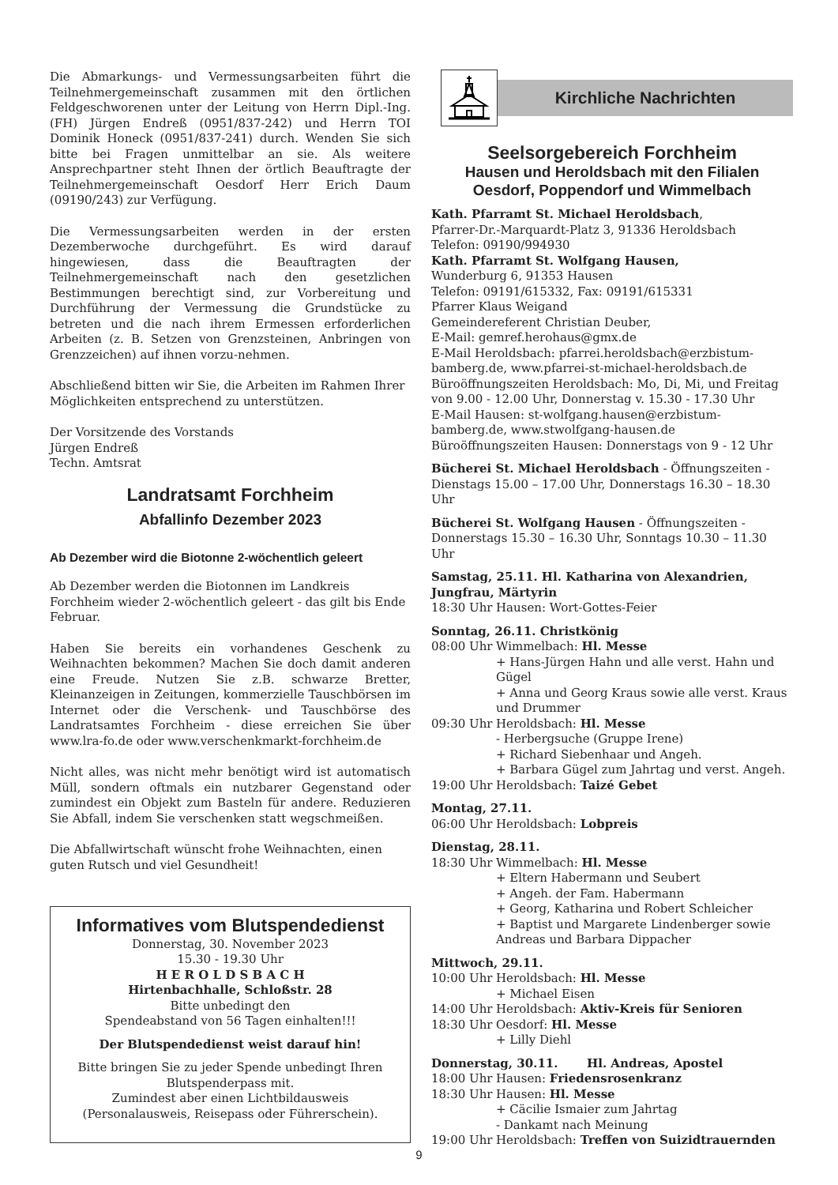Die Abmarkungs- und Vermessungsarbeiten führt die Teilnehmergemeinschaft zusammen mit den örtlichen Feldgeschworenen unter der Leitung von Herrn Dipl.-Ing. (FH) Jürgen Endreß (0951/837-242) und Herrn TOI Dominik Honeck (0951/837-241) durch. Wenden Sie sich bitte bei Fragen unmittelbar an sie. Als weitere Ansprechpartner steht Ihnen der örtlich Beauftragte der Teilnehmergemeinschaft Oesdorf Herr Erich Daum (09190/243) zur Verfügung.
Die Vermessungsarbeiten werden in der ersten Dezemberwoche durchgeführt. Es wird darauf hingewiesen, dass die Beauftragten der Teilnehmergemeinschaft nach den gesetzlichen Bestimmungen berechtigt sind, zur Vorbereitung und Durchführung der Vermessung die Grundstücke zu betreten und die nach ihrem Ermessen erforderlichen Arbeiten (z. B. Setzen von Grenzsteinen, Anbringen von Grenzzeichen) auf ihnen vorzu-nehmen.
Abschließend bitten wir Sie, die Arbeiten im Rahmen Ihrer Möglichkeiten entsprechend zu unterstützen.
Der Vorsitzende des Vorstands
Jürgen Endreß
Techn. Amtsrat
Landratsamt Forchheim
Abfallinfo Dezember 2023
Ab Dezember wird die Biotonne 2-wöchentlich geleert
Ab Dezember werden die Biotonnen im Landkreis Forchheim wieder 2-wöchentlich geleert - das gilt bis Ende Februar.
Haben Sie bereits ein vorhandenes Geschenk zu Weihnachten bekommen? Machen Sie doch damit anderen eine Freude. Nutzen Sie z.B. schwarze Bretter, Kleinanzeigen in Zeitungen, kommerzielle Tauschbörsen im Internet oder die Verschenk- und Tauschbörse des Landratsamtes Forchheim - diese erreichen Sie über www.lra-fo.de oder www.verschenkmarkt-forchheim.de
Nicht alles, was nicht mehr benötigt wird ist automatisch Müll, sondern oftmals ein nutzbarer Gegenstand oder zumindest ein Objekt zum Basteln für andere. Reduzieren Sie Abfall, indem Sie verschenken statt wegschmeißen.
Die Abfallwirtschaft wünscht frohe Weihnachten, einen guten Rutsch und viel Gesundheit!
Informatives vom Blutspendedienst
Donnerstag, 30. November 2023
15.30 - 19.30 Uhr
H E R O L D S B A C H
Hirtenbachhalle, Schloßstr. 28
Bitte unbedingt den
Spendeabstand von 56 Tagen einhalten!!!
Der Blutspendedienst weist darauf hin!
Bitte bringen Sie zu jeder Spende unbedingt Ihren Blutspenderpass mit.
Zumindest aber einen Lichtbildausweis (Personalausweis, Reisepass oder Führerschein).
Kirchliche Nachrichten
Seelsorgebereich Forchheim
Hausen und Heroldsbach mit den Filialen
Oesdorf, Poppendorf und Wimmelbach
Kath. Pfarramt St. Michael Heroldsbach,
Pfarrer-Dr.-Marquardt-Platz 3, 91336 Heroldsbach
Telefon: 09190/994930
Kath. Pfarramt St. Wolfgang Hausen,
Wunderburg 6, 91353 Hausen
Telefon: 09191/615332, Fax: 09191/615331
Pfarrer Klaus Weigand
Gemeindereferent Christian Deuber,
E-Mail: gemref.herohaus@gmx.de
E-Mail Heroldsbach: pfarrei.heroldsbach@erzbistum-bamberg.de, www.pfarrei-st-michael-heroldsbach.de
Büroöffnungszeiten Heroldsbach: Mo, Di, Mi, und Freitag von 9.00 - 12.00 Uhr, Donnerstag v. 15.30 - 17.30 Uhr
E-Mail Hausen: st-wolfgang.hausen@erzbistum-bamberg.de, www.stwolfgang-hausen.de
Büroöffnungszeiten Hausen: Donnerstags von 9 - 12 Uhr
Bücherei St. Michael Heroldsbach - Öffnungszeiten -
Dienstags 15.00 – 17.00 Uhr, Donnerstags 16.30 – 18.30 Uhr
Bücherei St. Wolfgang Hausen - Öffnungszeiten -
Donnerstags 15.30 – 16.30 Uhr, Sonntags 10.30 – 11.30 Uhr
Samstag, 25.11. Hl. Katharina von Alexandrien, Jungfrau, Märtyrin
18:30 Uhr Hausen: Wort-Gottes-Feier
Sonntag, 26.11. Christkönig
08:00 Uhr Wimmelbach: Hl. Messe
+ Hans-Jürgen Hahn und alle verst. Hahn und Gügel
+ Anna und Georg Kraus sowie alle verst. Kraus und Drummer
09:30 Uhr Heroldsbach: Hl. Messe
- Herbergsuche (Gruppe Irene)
+ Richard Siebenhaar und Angeh.
+ Barbara Gügel zum Jahrtag und verst. Angeh.
19:00 Uhr Heroldsbach: Taizé Gebet
Montag, 27.11.
06:00 Uhr Heroldsbach: Lobpreis
Dienstag, 28.11.
18:30 Uhr Wimmelbach: Hl. Messe
+ Eltern Habermann und Seubert
+ Angeh. der Fam. Habermann
+ Georg, Katharina und Robert Schleicher
+ Baptist und Margarete Lindenberger sowie Andreas und Barbara Dippacher
Mittwoch, 29.11.
10:00 Uhr Heroldsbach: Hl. Messe
+ Michael Eisen
14:00 Uhr Heroldsbach: Aktiv-Kreis für Senioren
18:30 Uhr Oesdorf: Hl. Messe
+ Lilly Diehl
Donnerstag, 30.11. Hl. Andreas, Apostel
18:00 Uhr Hausen: Friedensrosenkranz
18:30 Uhr Hausen: Hl. Messe
+ Cäcilie Ismaier zum Jahrtag
- Dankamt nach Meinung
19:00 Uhr Heroldsbach: Treffen von Suizidtrauernden
9